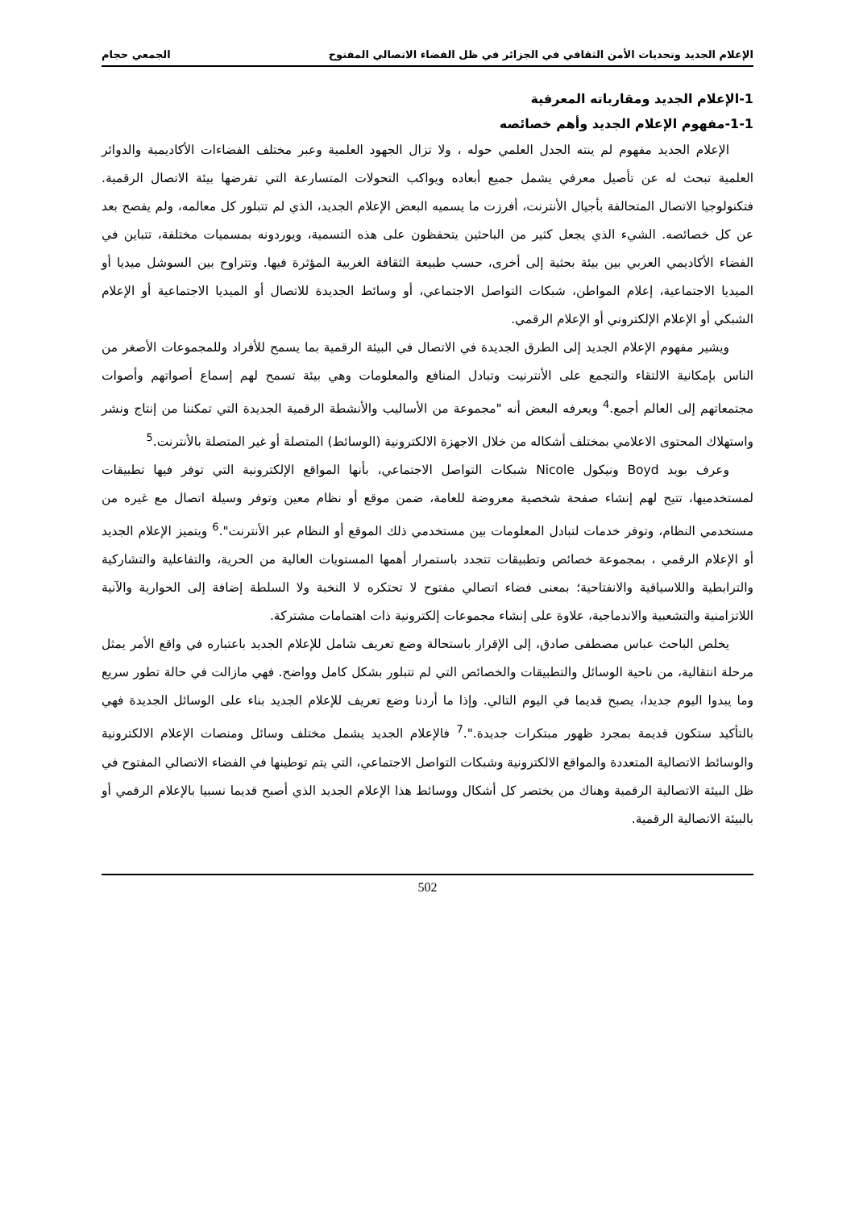الإعلام الجديد وتحديات الأمن الثقافي في الجزائر في ظل الفضاء الاتصالي المفتوح الجمعي حجام
1-الإعلام الجديد ومقارباته المعرفية
1-1-مفهوم الإعلام الجديد وأهم خصائصه
الإعلام الجديد مفهوم لم ينته الجدل العلمي حوله ، ولا تزال الجهود العلمية وعبر مختلف الفضاءات الأكاديمية والدوائر العلمية تبحث له عن تأصيل معرفي يشمل جميع أبعاده ويواكب التحولات المتسارعة التي تفرضها بيئة الاتصال الرقمية. فتكنولوجيا الاتصال المتحالفة بأجيال الأنترنت، أفرزت ما يسميه البعض الإعلام الجديد، الذي لم تتبلور كل معالمه، ولم يفصح بعد عن كل خصائصه. الشيء الذي يجعل كثير من الباحثين يتحفظون على هذه التسمية، ويوردونه بمسميات مختلفة، تتباين في الفضاء الأكاديمي العربي بين بيئة بحثية إلى أخرى، حسب طبيعة الثقافة الغربية المؤثرة فيها. وتتراوح بين السوشل ميديا أو الميديا الاجتماعية، إعلام المواطن، شبكات التواصل الاجتماعي، أو وسائط الجديدة للاتصال أو الميديا الاجتماعية أو الإعلام الشبكي أو الإعلام الإلكتروني أو الإعلام الرقمي.
ويشير مفهوم الإعلام الجديد إلى الطرق الجديدة في الاتصال في البيئة الرقمية بما يسمح للأفراد وللمجموعات الأصغر من الناس بإمكانية الالتقاء والتجمع على الأنترنيت وتبادل المنافع والمعلومات وهي بيئة تسمح لهم إسماع أصواتهم وأصوات مجتمعاتهم إلى العالم أجمع.<sup>4</sup> ويعرفه البعض أنه "مجموعة من الأساليب والأنشطة الرقمية الجديدة التي تمكننا من إنتاج ونشر واستهلاك المحتوى الاعلامي بمختلف أشكاله من خلال الاجهزة الالكترونية (الوسائط) المتصلة أو غير المتصلة بالأنترنت.<sup>5</sup>
وعرف بويد Boyd ونيكول Nicole شبكات التواصل الاجتماعي، بأنها المواقع الإلكترونية التي توفر فيها تطبيقات لمستخدميها، تتيح لهم إنشاء صفحة شخصية معروضة للعامة، ضمن موقع أو نظام معين وتوفر وسيلة اتصال مع غيره من مستخدمي النظام، وتوفر خدمات لتبادل المعلومات بين مستخدمي ذلك الموقع أو النظام عبر الأنترنت".<sup>6</sup> ويتميز الإعلام الجديد أو الإعلام الرقمي ، بمجموعة خصائص وتطبيقات تتجدد باستمرار أهمها المستويات العالية من الحرية، والتفاعلية والتشاركية والترابطية واللاسياقية والانفتاحية؛ بمعنى فضاء اتصالي مفتوح لا تحتكره لا النخبة ولا السلطة إضافة إلى الحوارية والآنية اللاتزامنية والتشعبية والاندماجية، علاوة على إنشاء مجموعات إلكترونية ذات اهتمامات مشتركة.
يخلص الباحث عباس مصطفى صادق، إلى الإقرار باستحالة وضع تعريف شامل للإعلام الجديد باعتباره في واقع الأمر يمثل مرحلة انتقالية، من ناحية الوسائل والتطبيقات والخصائص التي لم تتبلور بشكل كامل وواضح. فهي مازالت في حالة تطور سريع وما يبدوا اليوم جديدا، يصبح قديما في اليوم التالي. وإذا ما أردنا وضع تعريف للإعلام الجديد بناء على الوسائل الجديدة فهي بالتأكيد ستكون قديمة بمجرد ظهور مبتكرات جديدة.".<sup>7</sup> فالإعلام الجديد يشمل مختلف وسائل ومنصات الإعلام الالكترونية والوسائط الاتصالية المتعددة والمواقع الالكترونية وشبكات التواصل الاجتماعي، التي يتم توطينها في الفضاء الاتصالي المفتوح في ظل البيئة الاتصالية الرقمية وهناك من يختصر كل أشكال ووسائط هذا الإعلام الجديد الذي أصبح قديما نسبيا بالإعلام الرقمي أو بالبيئة الاتصالية الرقمية.
502